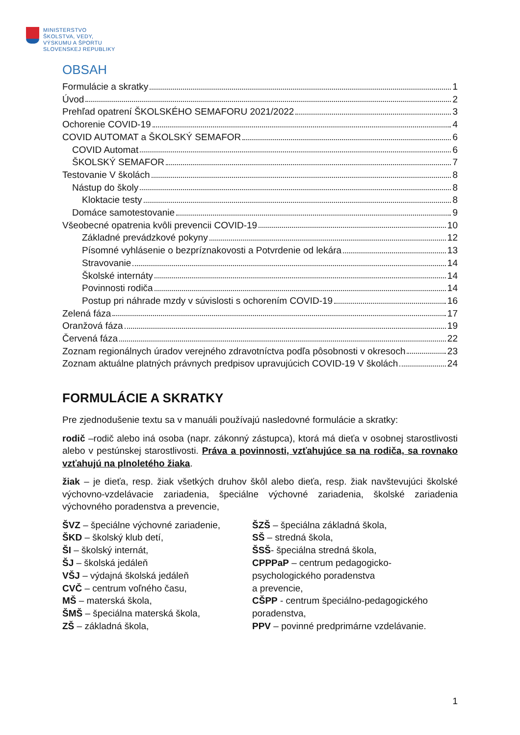MINISTERSTVO
ŠKOLSTVA, VEDY,
VÝSKUMU A ŠPORTU
SLOVENSKEJ REPUBLIKY
OBSAH
Formulácie a skratky 1
Úvod 2
Prehľad opatrení ŠKOLSKÉHO SEMAFORU 2021/2022 3
Ochorenie COVID-19 4
COVID AUTOMAT a ŠKOLSKÝ SEMAFOR 6
COVID Automat 6
ŠKOLSKÝ SEMAFOR 7
Testovanie V školách 8
Nástup do školy 8
Kloktacie testy 8
Domáce samotestovanie 9
Všeobecné opatrenia kvôli prevencii COVID-19 10
Základné prevádzkové pokyny 12
Písomné vyhlásenie o bezpríznakovosti a Potvrdenie od lekára 13
Stravovanie 14
Školské internáty 14
Povinnosti rodiča 14
Postup pri náhrade mzdy v súvislosti s ochorením COVID-19 16
Zelená fáza 17
Oranžová fáza 19
Červená fáza 22
Zoznam regionálnych úradov verejného zdravotníctva podľa pôsobnosti v okresoch 23
Zoznam aktuálne platných právnych predpisov upravujúcich COVID-19 V školách 24
FORMULÁCIE A SKRATKY
Pre zjednodušenie textu sa v manuáli používajú nasledovné formulácie a skratky:
rodič –rodič alebo iná osoba (napr. zákonný zástupca), ktorá má dieťa v osobnej starostlivosti alebo v pestúnskej starostlivosti. Práva a povinnosti, vzťahujúce sa na rodiča, sa rovnako vzťahujú na plnoletého žiaka.
žiak – je dieťa, resp. žiak všetkých druhov škôl alebo dieťa, resp. žiak navštevujúci školské výchovno-vzdelávacie zariadenia, špeciálne výchovné zariadenia, školské zariadenia výchovného poradenstva a prevencie,
ŠVZ – špeciálne výchovné zariadenie,
ŠKD – školský klub detí,
ŠI – školský internát,
ŠJ – školská jedáleň
VŠJ – výdajná školská jedáleň
CVČ – centrum voľného času,
MŠ – materská škola,
ŠMŠ – špeciálna materská škola,
ZŠ – základná škola,
ŠZŠ – špeciálna základná škola,
SŠ – stredná škola,
ŠSŠ- špeciálna stredná škola,
CPPPaP – centrum pedagogicko-
psychologického poradenstva
a prevencie,
CŠPP - centrum špeciálno-pedagogického poradenstva,
PPV – povinné predprimárne vzdelávanie.
1